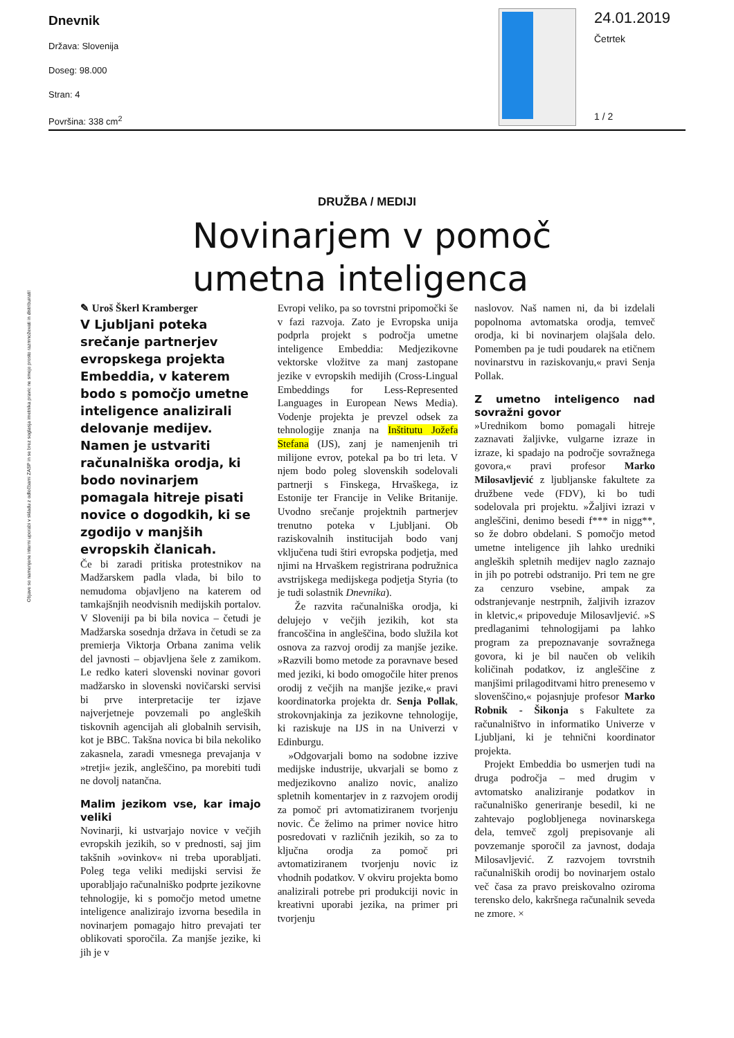Dnevnik
Država: Slovenija
Doseg: 98.000
Stran: 4
Površina: 338 cm<sup>2</sup>
24.01.2019
Četrtek
1 / 2
Objave so namenjene interni uporabi v skladu z odločbami ZASP in se brez soglasja imetnika pravic ne smejo prosto razmnoževati in distribuirati!
DRUŽBA / MEDIJI
Novinarjem v pomoč
umetna inteligenca
✎ Uroš Škerl Kramberger
V Ljubljani poteka srečanje partnerjev evropskega projekta Embeddia, v katerem bodo s pomočjo umetne inteligence analizirali delovanje medijev. Namen je ustvariti računalniška orodja, ki bodo novinarjem pomagala hitreje pisati novice o dogodkih, ki se zgodijo v manjših evropskih članicah.
Če bi zaradi pritiska protestnikov na Madžarskem padla vlada, bi bilo to nemudoma objavljeno na katerem od tamkajšnjih neodvisnih medijskih portalov. V Sloveniji pa bi bila novica – četudi je Madžarska sosednja država in četudi se za premierja Viktorja Orbana zanima velik del javnosti – objavljena šele z zamikom. Le redko kateri slovenski novinar govori madžarsko in slovenski novičarski servisi bi prve interpretacije ter izjave najverjetneje povzemali po angleških tiskovnih agencijah ali globalnih servisih, kot je BBC. Takšna novica bi bila nekoliko zakasnela, zaradi vmesnega prevajanja v »tretji« jezik, angleščino, pa morebiti tudi ne dovolj natančna.
Malim jezikom vse, kar imajo veliki
Novinarji, ki ustvarjajo novice v večjih evropskih jezikih, so v prednosti, saj jim takšnih »ovinkov« ni treba uporabljati. Poleg tega veliki medijski servisi že uporabljajo računalniško podprte jezikovne tehnologije, ki s pomočjo metod umetne inteligence analizirajo izvorna besedila in novinarjem pomagajo hitro prevajati ter oblikovati sporočila. Za manjše jezike, ki jih je v
Evropi veliko, pa so tovrstni pripomočki še v fazi razvoja. Zato je Evropska unija podprla projekt s področja umetne inteligence Embeddia: Medjezikovne vektorske vložitve za manj zastopane jezike v evropskih medijih (Cross-Lingual Embeddings for Less-Represented Languages in European News Media). Vodenje projekta je prevzel odsek za tehnologije znanja na Inštitutu Jožefa Stefana (IJS), zanj je namenjenih tri milijone evrov, potekal pa bo tri leta. V njem bodo poleg slovenskih sodelovali partnerji s Finskega, Hrvaškega, iz Estonije ter Francije in Velike Britanije. Uvodno srečanje projektnih partnerjev trenutno poteka v Ljubljani. Ob raziskovalnih institucijah bodo vanj vključena tudi štiri evropska podjetja, med njimi na Hrvaškem registrirana podružnica avstrijskega medijskega podjetja Styria (to je tudi solastnik Dnevnika).
Že razvita računalniška orodja, ki delujejo v večjih jezikih, kot sta francoščina in angleščina, bodo služila kot osnova za razvoj orodij za manjše jezike. »Razvili bomo metode za poravnave besed med jeziki, ki bodo omogočile hiter prenos orodij z večjih na manjše jezike,« pravi koordinatorka projekta dr. Senja Pollak, strokovnjakinja za jezikovne tehnologije, ki raziskuje na IJS in na Univerzi v Edinburgu.
»Odgovarjali bomo na sodobne izzive medijske industrije, ukvarjali se bomo z medjezikovno analizo novic, analizo spletnih komentarjev in z razvojem orodij za pomoč pri avtomatiziranem tvorjenju novic. Če želimo na primer novice hitro posredovati v različnih jezikih, so za to ključna orodja za pomoč pri avtomatiziranem tvorjenju novic iz vhodnih podatkov. V okviru projekta bomo analizirali potrebe pri produkciji novic in kreativni uporabi jezika, na primer pri tvorjenju
naslovov. Naš namen ni, da bi izdelali popolnoma avtomatska orodja, temveč orodja, ki bi novinarjem olajšala delo. Pomemben pa je tudi poudarek na etičnem novinarstvu in raziskovanju,« pravi Senja Pollak.
Z umetno inteligenco nad sovražni govor
»Urednikom bomo pomagali hitreje zaznavati žaljivke, vulgarne izraze in izraze, ki spadajo na področje sovražnega govora,« pravi profesor Marko Milosavljević z ljubljanske fakultete za družbene vede (FDV), ki bo tudi sodelovala pri projektu. »Žaljivi izrazi v angleščini, denimo besedi f*** in nigg**, so že dobro obdelani. S pomočjo metod umetne inteligence jih lahko uredniki angleških spletnih medijev naglo zaznajo in jih po potrebi odstranijo. Pri tem ne gre za cenzuro vsebine, ampak za odstranjevanje nestrpnih, žaljivih izrazov in kletvic,« pripoveduje Milosavljević. »S predlaganimi tehnologijami pa lahko program za prepoznavanje sovražnega govora, ki je bil naučen ob velikih količinah podatkov, iz angleščine z manjšimi prilagoditvami hitro prenesemo v slovenščino,« pojasnjuje profesor Marko Robnik - Šikonja s Fakultete za računalništvo in informatiko Univerze v Ljubljani, ki je tehnični koordinator projekta.
Projekt Embeddia bo usmerjen tudi na druga področja – med drugim v avtomatsko analiziranje podatkov in računalniško generiranje besedil, ki ne zahtevajo poglobljenega novinarskega dela, temveč zgolj prepisovanje ali povzemanje sporočil za javnost, dodaja Milosavljević. Z razvojem tovrstnih računalniških orodij bo novinarjem ostalo več časa za pravo preiskovalno oziroma terensko delo, kakršnega računalnik seveda ne zmore. ×